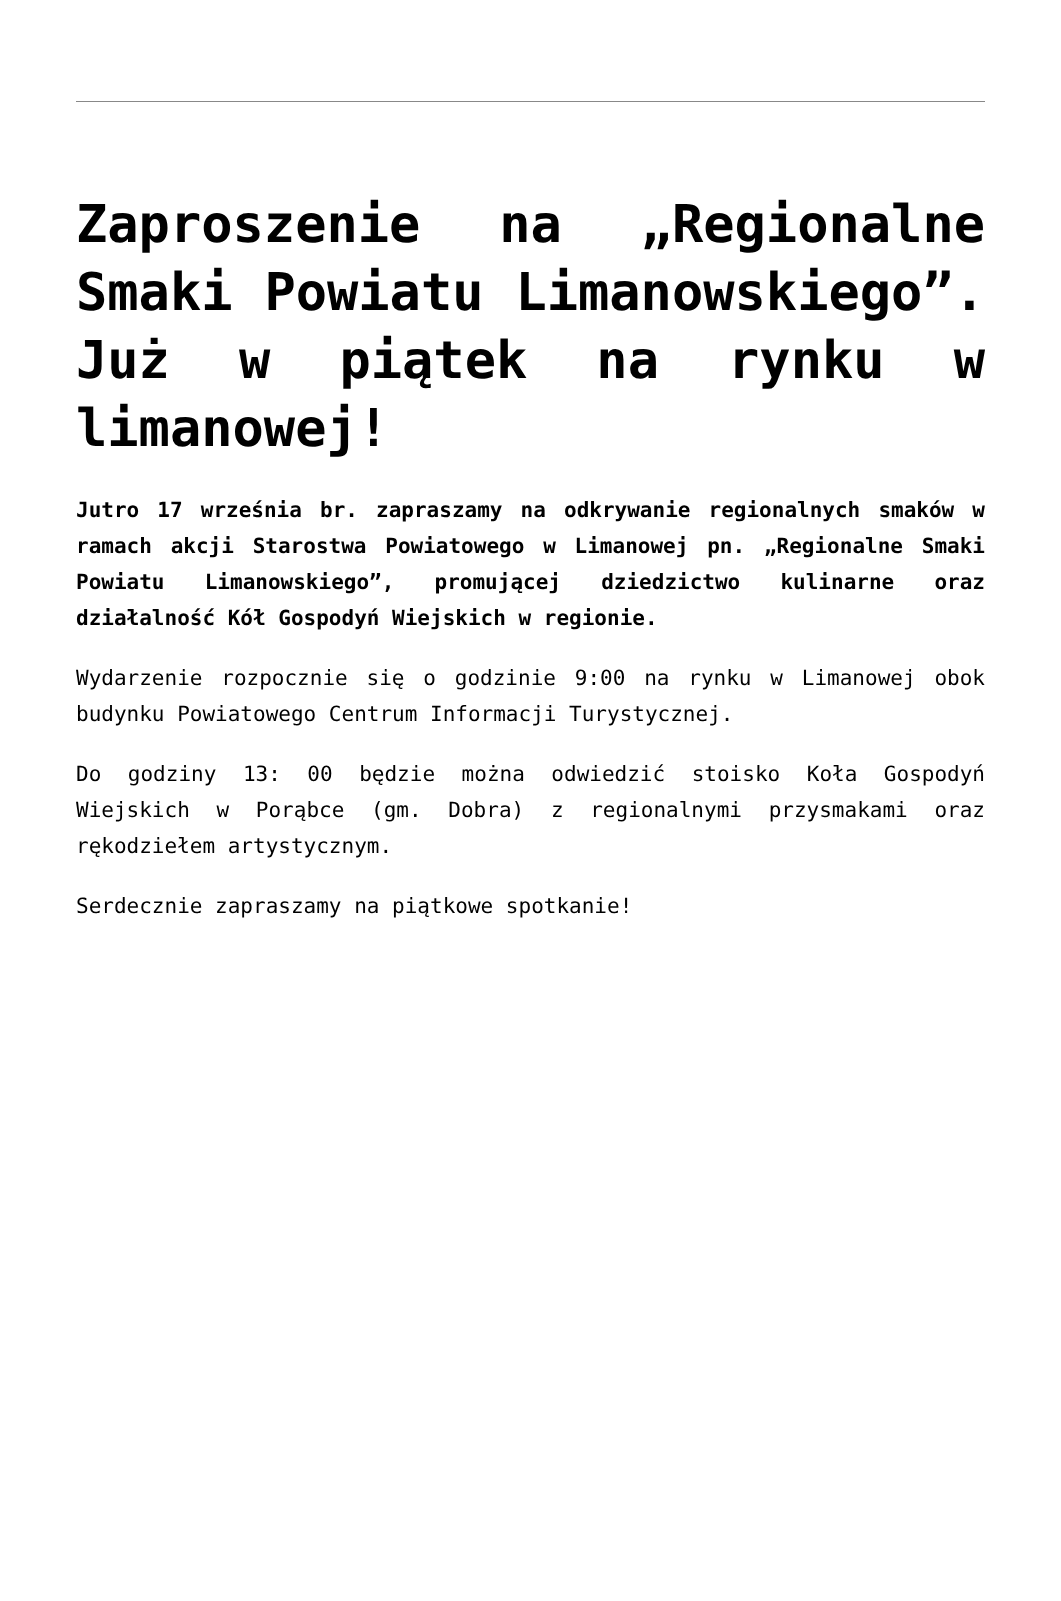Zaproszenie na „Regionalne Smaki Powiatu Limanowskiego”. Już w piątek na rynku w limanowej!
Jutro 17 września br. zapraszamy na odkrywanie regionalnych smaków w ramach akcji Starostwa Powiatowego w Limanowej pn. „Regionalne Smaki Powiatu Limanowskiego”, promującej dziedzictwo kulinarne oraz działalność Kół Gospodyń Wiejskich w regionie.
Wydarzenie rozpocznie się o godzinie 9:00 na rynku w Limanowej obok budynku Powiatowego Centrum Informacji Turystycznej.
Do godziny 13: 00 będzie można odwiedzić stoisko Koła Gospodyń Wiejskich w Porąbce (gm. Dobra) z regionalnymi przysmakami oraz rękodziełem artystycznym.
Serdecznie zapraszamy na piątkowe spotkanie!